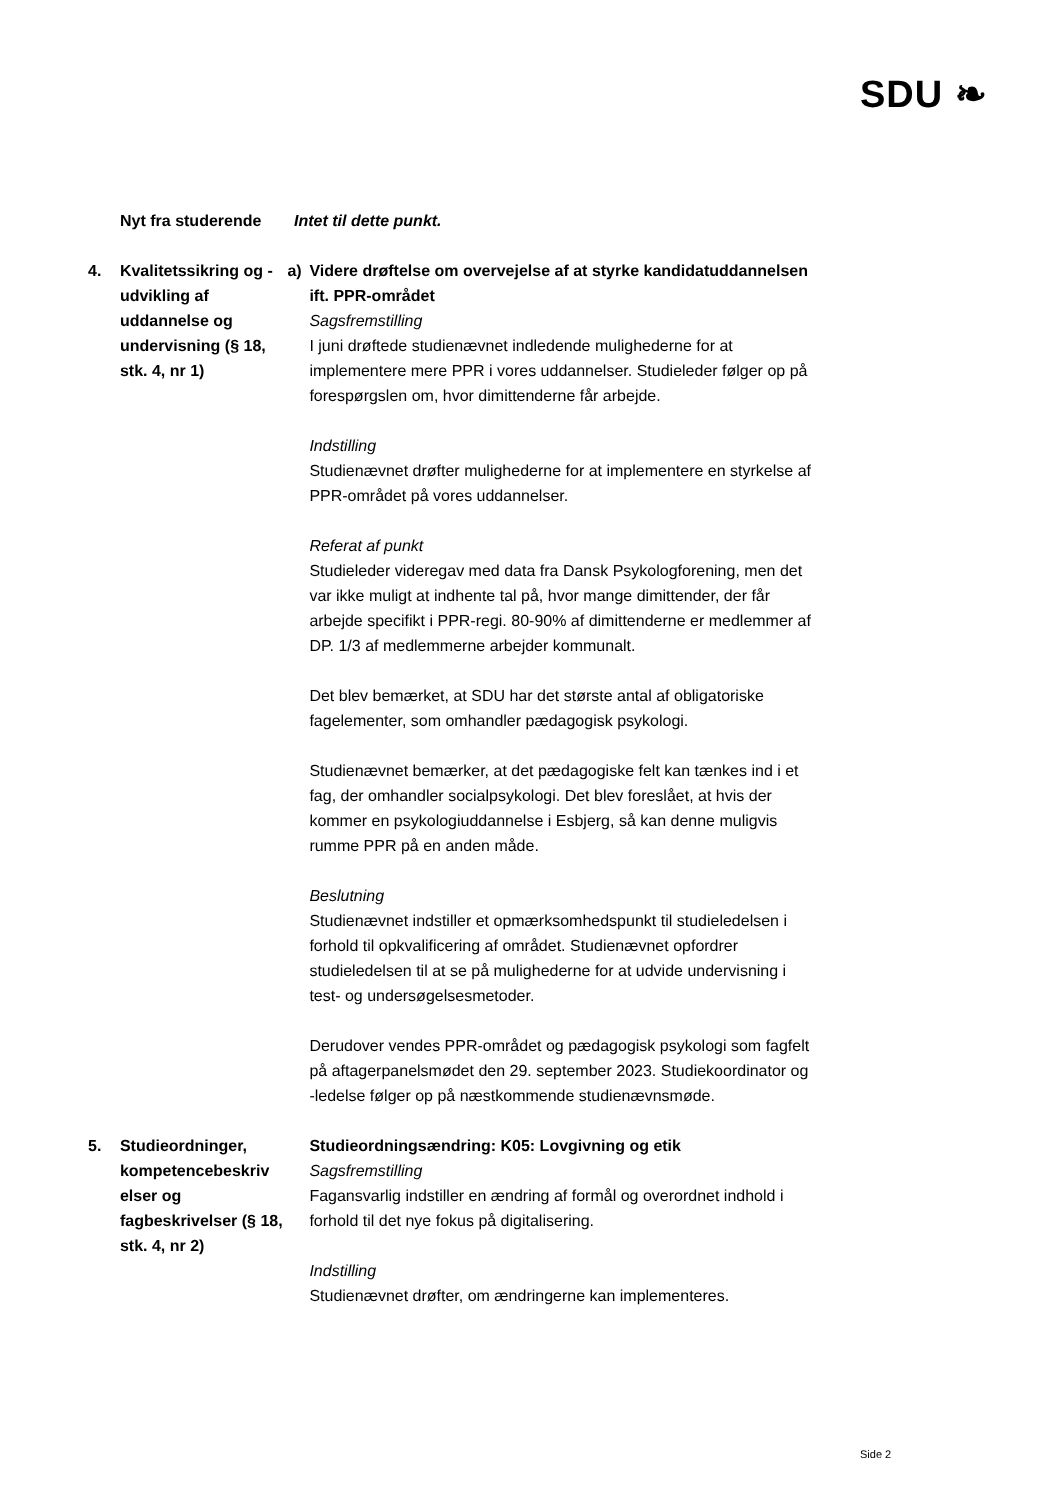SDU ❧
Nyt fra studerende Intet til dette punkt.
4. Kvalitetssikring og -udvikling af uddannelse og undervisning (§ 18, stk. 4, nr 1)
a) Videre drøftelse om overvejelse af at styrke kandidatuddannelsen ift. PPR-området
Sagsfremstilling
I juni drøftede studienævnet indledende mulighederne for at implementere mere PPR i vores uddannelser. Studieleder følger op på forespørgslen om, hvor dimittenderne får arbejde.
Indstilling
Studienævnet drøfter mulighederne for at implementere en styrkelse af PPR-området på vores uddannelser.
Referat af punkt
Studieleder videregav med data fra Dansk Psykologforening, men det var ikke muligt at indhente tal på, hvor mange dimittender, der får arbejde specifikt i PPR-regi. 80-90% af dimittenderne er medlemmer af DP. 1/3 af medlemmerne arbejder kommunalt.
Det blev bemærket, at SDU har det største antal af obligatoriske fagelementer, som omhandler pædagogisk psykologi.
Studienævnet bemærker, at det pædagogiske felt kan tænkes ind i et fag, der omhandler socialpsykologi. Det blev foreslået, at hvis der kommer en psykologiuddannelse i Esbjerg, så kan denne muligvis rumme PPR på en anden måde.
Beslutning
Studienævnet indstiller et opmærksomhedspunkt til studieledelsen i forhold til opkvalificering af området. Studienævnet opfordrer studieledelsen til at se på mulighederne for at udvide undervisning i test- og undersøgelsesmetoder.
Derudover vendes PPR-området og pædagogisk psykologi som fagfelt på aftagerpanelsmødet den 29. september 2023. Studiekoordinator og -ledelse følger op på næstkommende studienævnsmøde.
5. Studieordninger, kompetencebeskriv elser og fagbeskrivelser (§ 18, stk. 4, nr 2)
Studieordningsændring: K05: Lovgivning og etik
Sagsfremstilling
Fagansvarlig indstiller en ændring af formål og overordnet indhold i forhold til det nye fokus på digitalisering.
Indstilling
Studienævnet drøfter, om ændringerne kan implementeres.
Side 2